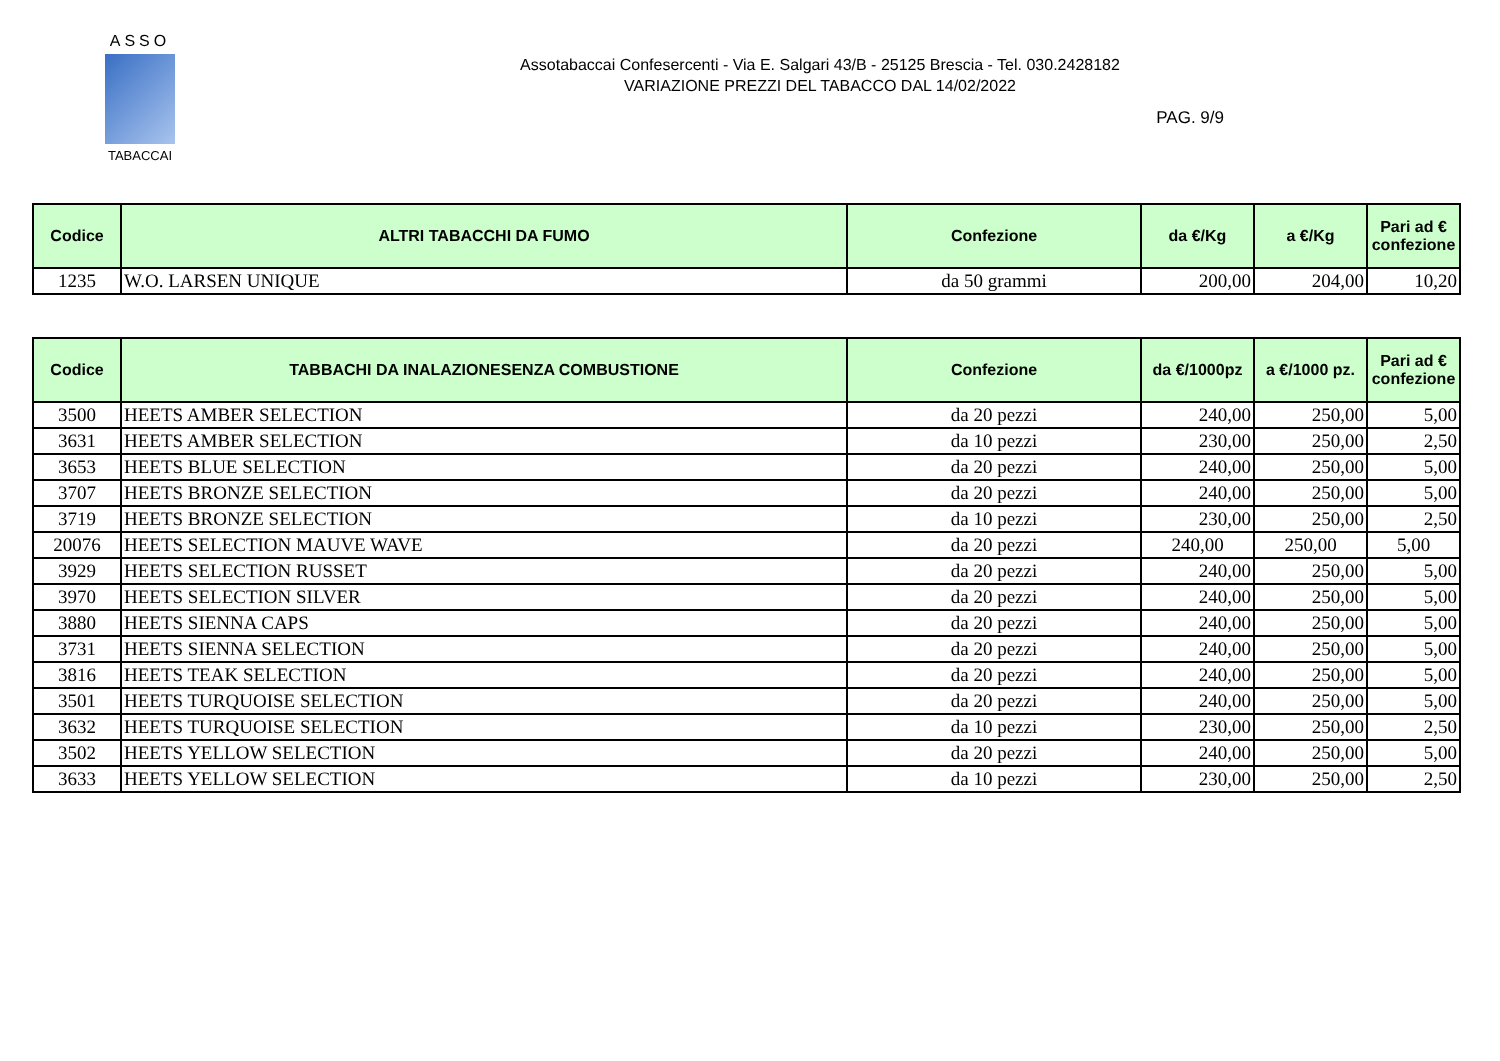ASSO
TABACCAI
Assotabaccai Confesercenti - Via E. Salgari 43/B - 25125 Brescia - Tel. 030.2428182
VARIAZIONE PREZZI DEL TABACCO DAL 14/02/2022
PAG. 9/9
| Codice | ALTRI TABACCHI DA FUMO | Confezione | da €/Kg | a €/Kg | Pari ad € confezione |
| --- | --- | --- | --- | --- | --- |
| 1235 | W.O. LARSEN UNIQUE | da 50 grammi | 200,00 | 204,00 | 10,20 |
| Codice | TABBACHI DA INALAZIONESENZA COMBUSTIONE | Confezione | da €/1000pz | a €/1000 pz. | Pari ad € confezione |
| --- | --- | --- | --- | --- | --- |
| 3500 | HEETS AMBER SELECTION | da 20 pezzi | 240,00 | 250,00 | 5,00 |
| 3631 | HEETS AMBER SELECTION | da 10 pezzi | 230,00 | 250,00 | 2,50 |
| 3653 | HEETS BLUE SELECTION | da 20 pezzi | 240,00 | 250,00 | 5,00 |
| 3707 | HEETS BRONZE SELECTION | da 20 pezzi | 240,00 | 250,00 | 5,00 |
| 3719 | HEETS BRONZE SELECTION | da 10 pezzi | 230,00 | 250,00 | 2,50 |
| 20076 | HEETS SELECTION MAUVE WAVE | da 20 pezzi | 240,00 | 250,00 | 5,00 |
| 3929 | HEETS SELECTION RUSSET | da 20 pezzi | 240,00 | 250,00 | 5,00 |
| 3970 | HEETS SELECTION SILVER | da 20 pezzi | 240,00 | 250,00 | 5,00 |
| 3880 | HEETS SIENNA CAPS | da 20 pezzi | 240,00 | 250,00 | 5,00 |
| 3731 | HEETS SIENNA SELECTION | da 20 pezzi | 240,00 | 250,00 | 5,00 |
| 3816 | HEETS TEAK SELECTION | da 20 pezzi | 240,00 | 250,00 | 5,00 |
| 3501 | HEETS TURQUOISE SELECTION | da 20 pezzi | 240,00 | 250,00 | 5,00 |
| 3632 | HEETS TURQUOISE SELECTION | da 10 pezzi | 230,00 | 250,00 | 2,50 |
| 3502 | HEETS YELLOW SELECTION | da 20 pezzi | 240,00 | 250,00 | 5,00 |
| 3633 | HEETS YELLOW SELECTION | da 10 pezzi | 230,00 | 250,00 | 2,50 |